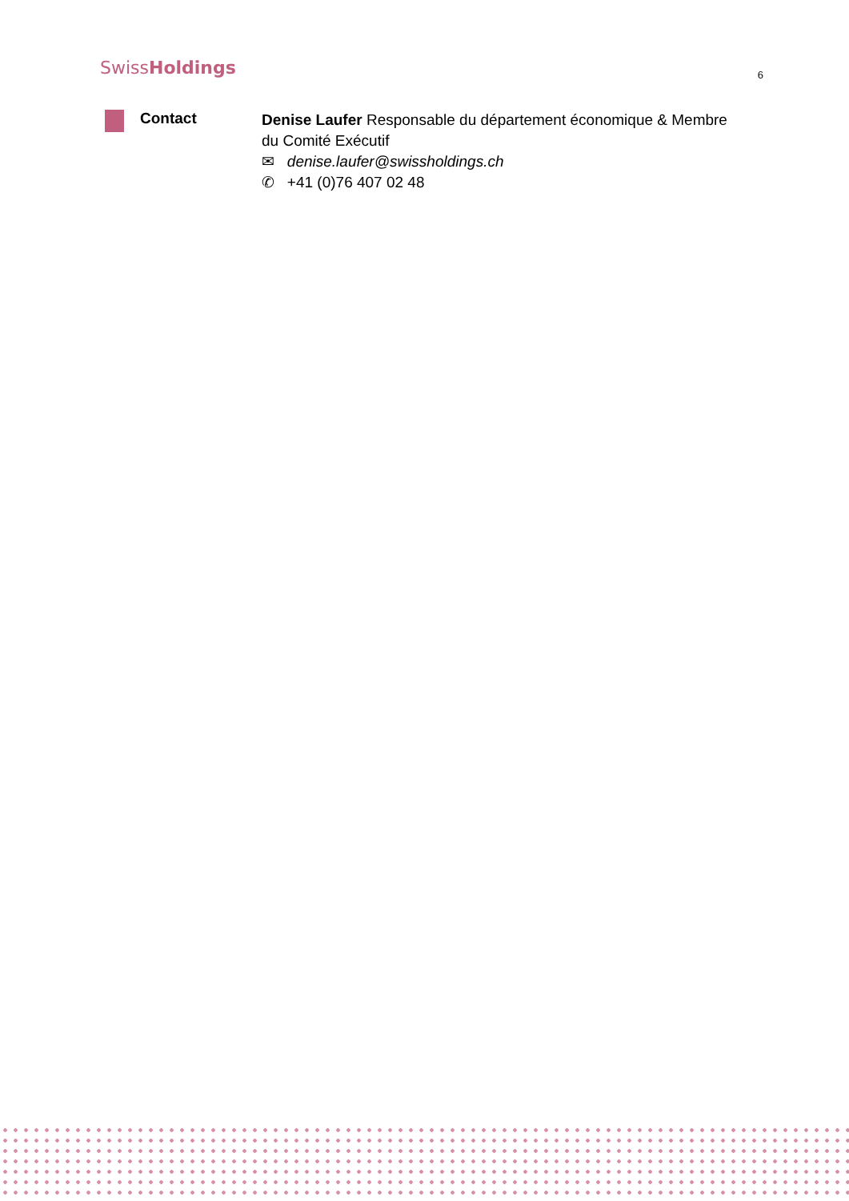SwissHoldings
6
Contact
Denise Laufer Responsable du département économique & Membre du Comité Exécutif
✉ denise.laufer@swissholdings.ch
✆ +41 (0)76 407 02 48